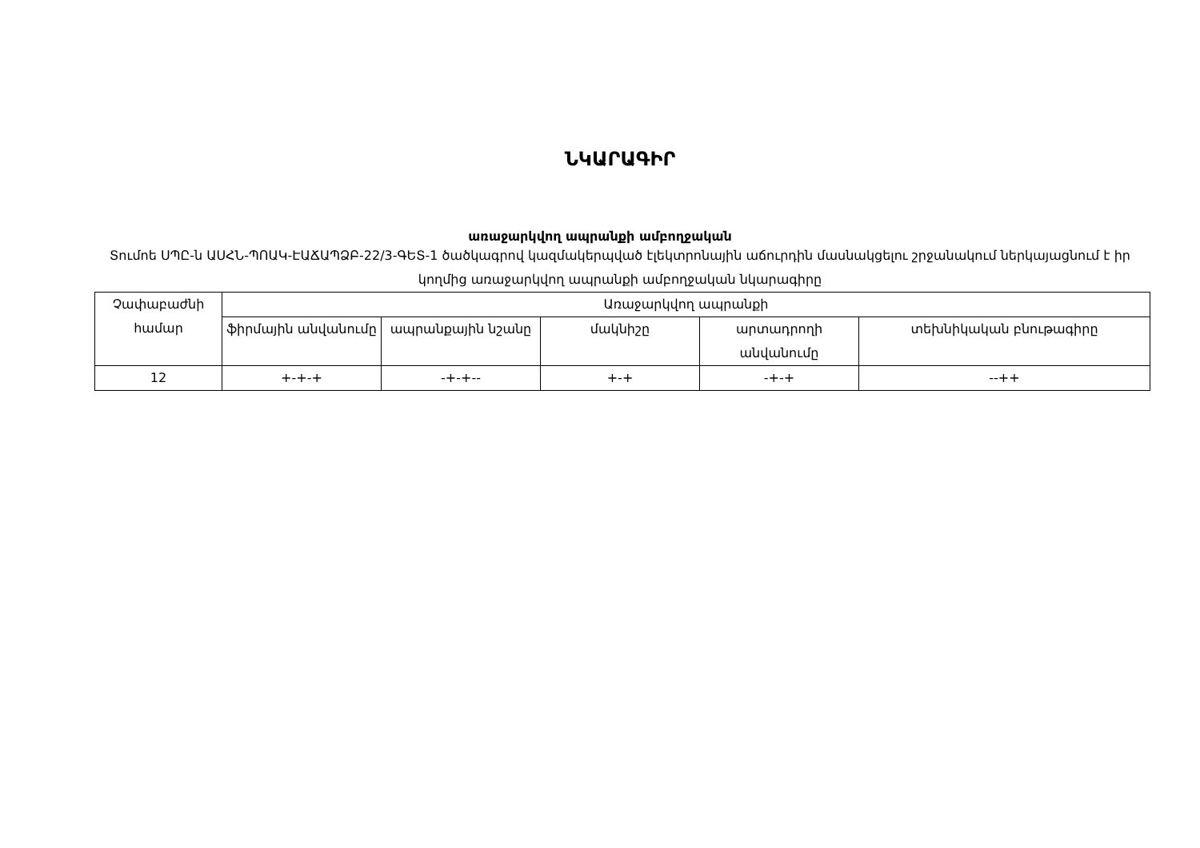ՆԿԱՐԱԳԻՐ
առաջարկվող ապրանքի ամբողջական
Տումոե ՍՊԸ-ն ԱՍՀՆ-ՊՈԱԿ-ԷԱՃԱՊՁԲ-22/3-ԳԵՏ-1 ծածկագրով կազմակերպված էլեկտրոնային աճուրդին մասնակցելու շրջանակում ներկայացնում է իր կողմից առաջարկվող ապրանքի ամբողջական նկարագիրը
| Չափաբաժնի համար | Առաջարկվող ապրանքի | | | | |
| --- | --- | --- | --- | --- | --- |
| | ֆիրմային անվանումը | ապրանքային նշանը | մակնիշը | արտադրողի անվանումը | տեխնիկական բնութագիրը |
| 12 | +-+-+ | -+-+-- | +-+ | -+-+ | --++ |